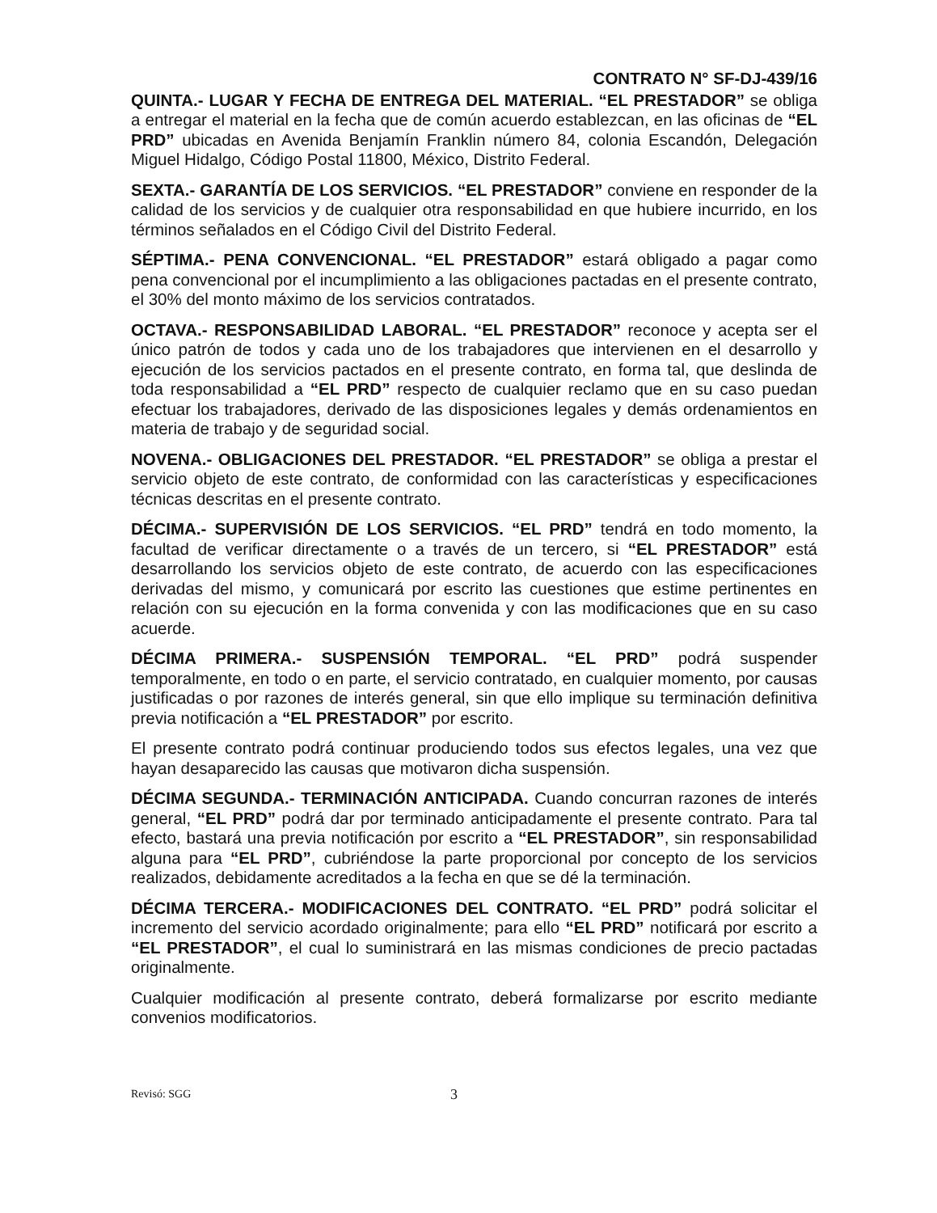CONTRATO N° SF-DJ-439/16
QUINTA.- LUGAR Y FECHA DE ENTREGA DEL MATERIAL. “EL PRESTADOR” se obliga a entregar el material en la fecha que de común acuerdo establezcan, en las oficinas de “EL PRD” ubicadas en Avenida Benjamín Franklin número 84, colonia Escandón, Delegación Miguel Hidalgo, Código Postal 11800, México, Distrito Federal.
SEXTA.- GARANTÍA DE LOS SERVICIOS. “EL PRESTADOR” conviene en responder de la calidad de los servicios y de cualquier otra responsabilidad en que hubiere incurrido, en los términos señalados en el Código Civil del Distrito Federal.
SÉPTIMA.- PENA CONVENCIONAL. “EL PRESTADOR” estará obligado a pagar como pena convencional por el incumplimiento a las obligaciones pactadas en el presente contrato, el 30% del monto máximo de los servicios contratados.
OCTAVA.- RESPONSABILIDAD LABORAL. “EL PRESTADOR” reconoce y acepta ser el único patrón de todos y cada uno de los trabajadores que intervienen en el desarrollo y ejecución de los servicios pactados en el presente contrato, en forma tal, que deslinda de toda responsabilidad a “EL PRD” respecto de cualquier reclamo que en su caso puedan efectuar los trabajadores, derivado de las disposiciones legales y demás ordenamientos en materia de trabajo y de seguridad social.
NOVENA.- OBLIGACIONES DEL PRESTADOR. “EL PRESTADOR” se obliga a prestar el servicio objeto de este contrato, de conformidad con las características y especificaciones técnicas descritas en el presente contrato.
DÉCIMA.- SUPERVISIÓN DE LOS SERVICIOS. “EL PRD” tendrá en todo momento, la facultad de verificar directamente o a través de un tercero, si “EL PRESTADOR” está desarrollando los servicios objeto de este contrato, de acuerdo con las especificaciones derivadas del mismo, y comunicará por escrito las cuestiones que estime pertinentes en relación con su ejecución en la forma convenida y con las modificaciones que en su caso acuerde.
DÉCIMA PRIMERA.- SUSPENSIÓN TEMPORAL. “EL PRD” podrá suspender temporalmente, en todo o en parte, el servicio contratado, en cualquier momento, por causas justificadas o por razones de interés general, sin que ello implique su terminación definitiva previa notificación a “EL PRESTADOR” por escrito.
El presente contrato podrá continuar produciendo todos sus efectos legales, una vez que hayan desaparecido las causas que motivaron dicha suspensión.
DÉCIMA SEGUNDA.- TERMINACIÓN ANTICIPADA. Cuando concurran razones de interés general, “EL PRD” podrá dar por terminado anticipadamente el presente contrato. Para tal efecto, bastará una previa notificación por escrito a “EL PRESTADOR”, sin responsabilidad alguna para “EL PRD”, cubriéndose la parte proporcional por concepto de los servicios realizados, debidamente acreditados a la fecha en que se dé la terminación.
DÉCIMA TERCERA.- MODIFICACIONES DEL CONTRATO. “EL PRD” podrá solicitar el incremento del servicio acordado originalmente; para ello “EL PRD” notificará por escrito a “EL PRESTADOR”, el cual lo suministrará en las mismas condiciones de precio pactadas originalmente.
Cualquier modificación al presente contrato, deberá formalizarse por escrito mediante convenios modificatorios.
Revisó: SGG
3